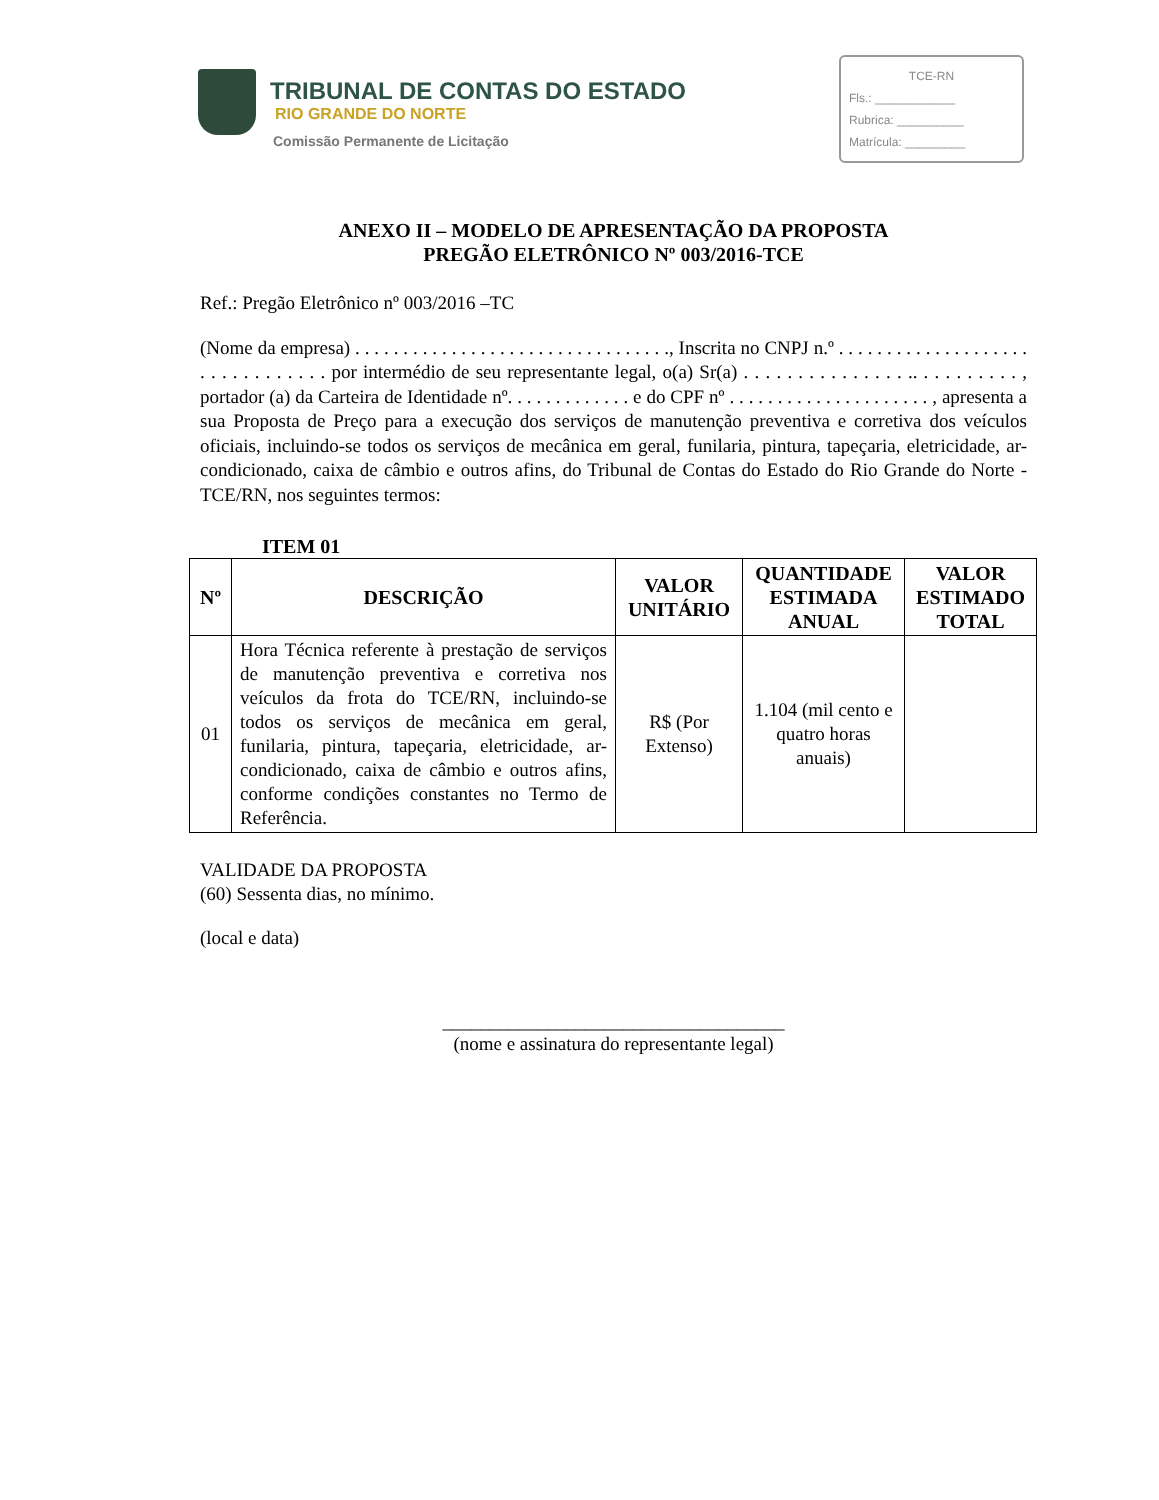TRIBUNAL DE CONTAS DO ESTADO
RIO GRANDE DO NORTE
Comissão Permanente de Licitação
TCE-RN
Fls.: ____________
Rubrica: __________
Matrícula: _________
ANEXO II – MODELO DE APRESENTAÇÃO DA PROPOSTA
PREGÃO ELETRÔNICO Nº 003/2016-TCE
Ref.: Pregão Eletrônico nº 003/2016 –TC
(Nome da empresa) . . . . . . . . . . . . . . . . . . . . . . . . . . . . . . . . ., Inscrita no CNPJ n.º . . . . . . . . . . . . . . . . . . . . . . . . . . . . . . . . por intermédio de seu representante legal, o(a) Sr(a) . . . . . . . . . . . . . . . .. . . . . . . . . . , portador (a) da Carteira de Identidade nº. . . . . . . . . . . . . e do CPF nº . . . . . . . . . . . . . . . . . . . . . , apresenta a sua Proposta de Preço para a execução dos serviços de manutenção preventiva e corretiva dos veículos oficiais, incluindo-se todos os serviços de mecânica em geral, funilaria, pintura, tapeçaria, eletricidade, ar-condicionado, caixa de câmbio e outros afins, do Tribunal de Contas do Estado do Rio Grande do Norte - TCE/RN, nos seguintes termos:
ITEM 01
| Nº | DESCRIÇÃO | VALOR UNITÁRIO | QUANTIDADE ESTIMADA ANUAL | VALOR ESTIMADO TOTAL |
| --- | --- | --- | --- | --- |
| 01 | Hora Técnica referente à prestação de serviços de manutenção preventiva e corretiva nos veículos da frota do TCE/RN, incluindo-se todos os serviços de mecânica em geral, funilaria, pintura, tapeçaria, eletricidade, ar-condicionado, caixa de câmbio e outros afins, conforme condições constantes no Termo de Referência. | R$ (Por Extenso) | 1.104 (mil cento e quatro horas anuais) | |
VALIDADE DA PROPOSTA
(60) Sessenta dias, no mínimo.
(local e data)
____________________________________
(nome e assinatura do representante legal)